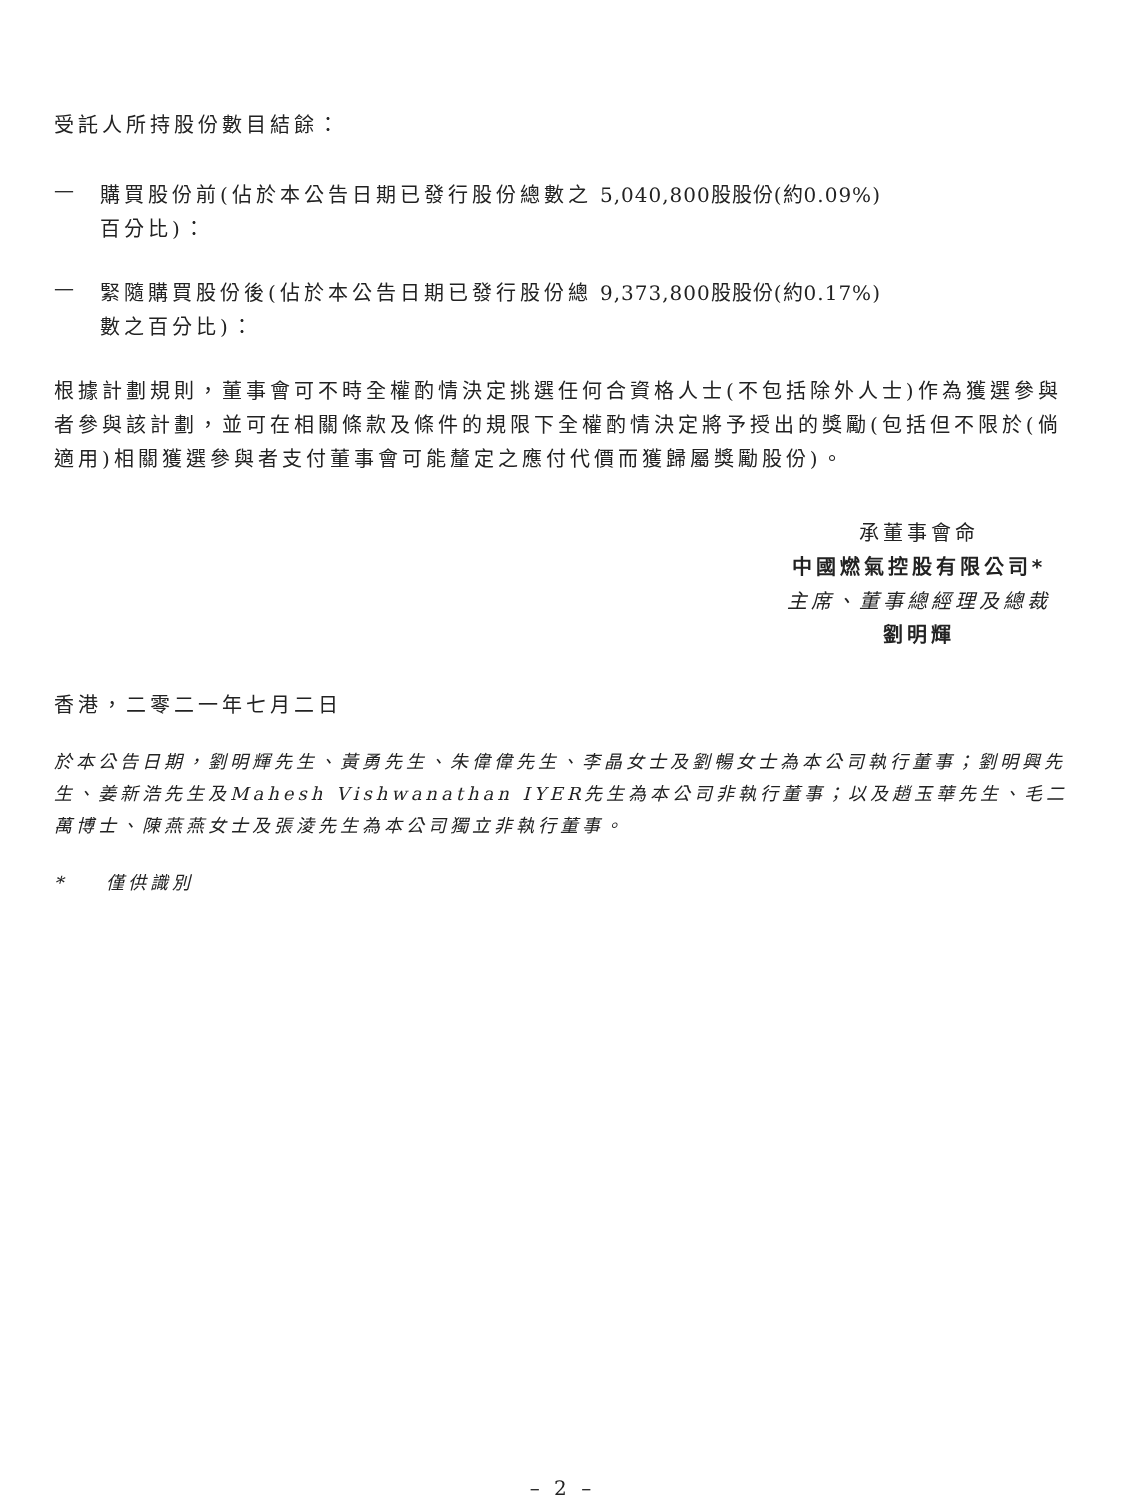受託人所持股份數目結餘：
—
購買股份前(佔於本公告日期已發行股份總數之百分比)：
5,040,800股股份(約0.09%)
—
緊隨購買股份後(佔於本公告日期已發行股份總數之百分比)：
9,373,800股股份(約0.17%)
根據計劃規則，董事會可不時全權酌情決定挑選任何合資格人士(不包括除外人士)作為獲選參與者參與該計劃，並可在相關條款及條件的規限下全權酌情決定將予授出的獎勵(包括但不限於(倘適用)相關獲選參與者支付董事會可能釐定之應付代價而獲歸屬獎勵股份)。
承董事會命
中國燃氣控股有限公司*
主席、董事總經理及總裁
劉明輝
香港，二零二一年七月二日
於本公告日期，劉明輝先生、黃勇先生、朱偉偉先生、李晶女士及劉暢女士為本公司執行董事；劉明興先生、姜新浩先生及Mahesh Vishwanathan IYER先生為本公司非執行董事；以及趙玉華先生、毛二萬博士、陳燕燕女士及張淩先生為本公司獨立非執行董事。
* 僅供識別
– 2 –